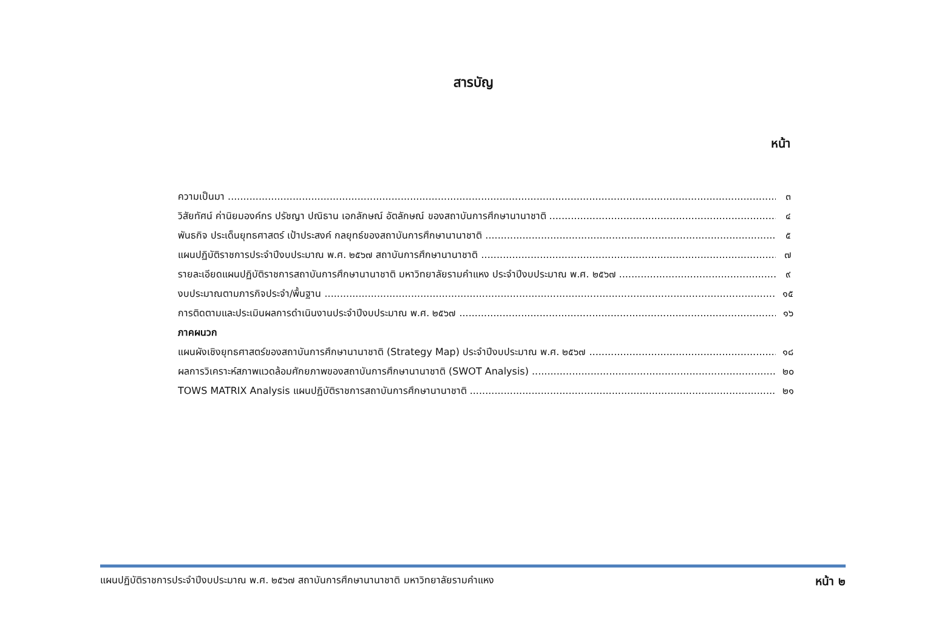สารบัญ
หน้า
ความเป็นมา ๓
วิสัยทัศน์ ค่านิยมองค์กร ปรัชญา ปณิธาน เอกลักษณ์ อัตลักษณ์ ของสถาบันการศึกษานานาชาติ ๔
พันธกิจ ประเด็นยุทธศาสตร์ เป้าประสงค์ กลยุทธ์ของสถาบันการศึกษานานาชาติ ๕
แผนปฏิบัติราชการประจำปีงบประมาณ พ.ศ. ๒๕๖๗ สถาบันการศึกษานานาชาติ ๗
รายละเอียดแผนปฏิบัติราชการสถาบันการศึกษานานาชาติ มหาวิทยาลัยรามคำแหง ประจำปีงบประมาณ พ.ศ. ๒๕๖๗ ๙
งบประมาณตามภารกิจประจำ/พื้นฐาน ๑๕
การติดตามและประเมินผลการดำเนินงานประจำปีงบประมาณ พ.ศ. ๒๕๖๗ ๑๖
ภาคผนวก
แผนผังเชิงยุทธศาสตร์ของสถาบันการศึกษานานาชาติ (Strategy Map) ประจำปีงบประมาณ พ.ศ. ๒๕๖๗ ๑๘
ผลการวิเคราะห์สภาพแวดล้อมศักยภาพของสถาบันการศึกษานานาชาติ (SWOT Analysis) ๒๐
TOWS MATRIX Analysis แผนปฏิบัติราชการสถาบันการศึกษานานาชาติ ๒๑
แผนปฏิบัติราชการประจำปีงบประมาณ พ.ศ. ๒๕๖๗ สถาบันการศึกษานานาชาติ มหาวิทยาลัยรามคำแหง หน้า ๒